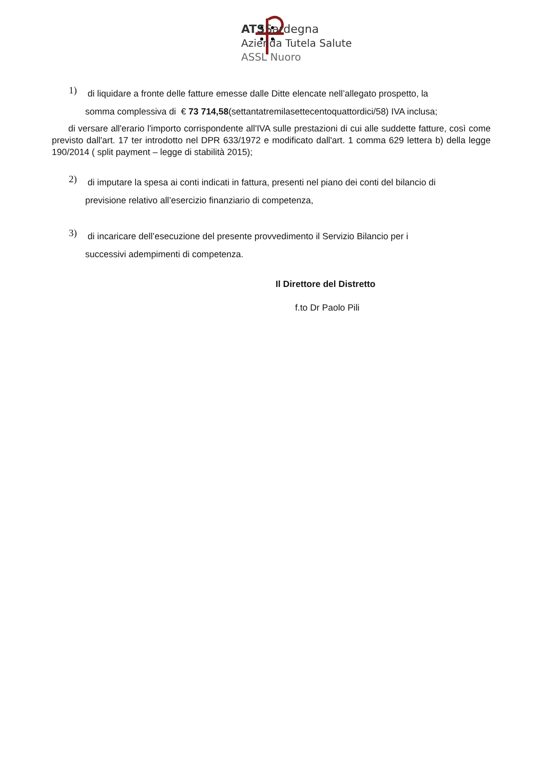ATSSardegna
Azienda Tutela Salute
ASSL Nuoro
1)
di liquidare a fronte delle fatture emesse dalle Ditte elencate nell’allegato prospetto, la
somma complessiva di € 73 714,58(settantatremilasettecentoquattordici/58) IVA inclusa;
di versare all'erario l'importo corrispondente all'IVA sulle prestazioni di cui alle suddette fatture, così come previsto dall'art. 17 ter introdotto nel DPR 633/1972 e modificato dall'art. 1 comma 629 lettera b) della legge 190/2014 ( split payment – legge di stabilità 2015);
2)
di imputare la spesa ai conti indicati in fattura, presenti nel piano dei conti del bilancio di
previsione relativo all’esercizio finanziario di competenza,
3)
di incaricare dell’esecuzione del presente provvedimento il Servizio Bilancio per i
successivi adempimenti di competenza.
Il Direttore del Distretto
f.to Dr Paolo Pili